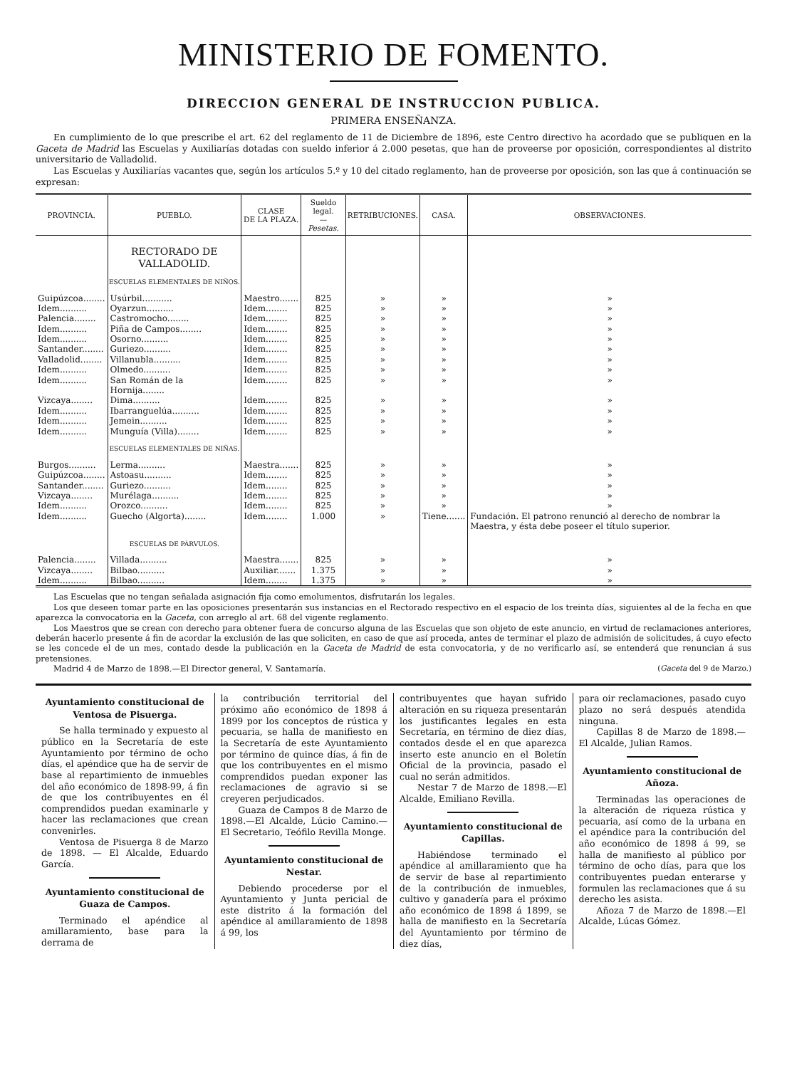MINISTERIO DE FOMENTO.
DIRECCION GENERAL DE INSTRUCCION PUBLICA.
PRIMERA ENSEÑANZA.
En cumplimiento de lo que prescribe el art. 62 del reglamento de 11 de Diciembre de 1896, este Centro directivo ha acordado que se publiquen en la Gaceta de Madrid las Escuelas y Auxiliarías dotadas con sueldo inferior á 2.000 pesetas, que han de proveerse por oposición, correspondientes al distrito universitario de Valladolid.
Las Escuelas y Auxiliarías vacantes que, según los artículos 5.º y 10 del citado reglamento, han de proveerse por oposición, son las que á continuación se expresan:
| PROVINCIA. | PUEBLO. | CLASE DE LA PLAZA. | Sueldo legal. — Pesetas. | RETRIBUCIONES. | CASA. | OBSERVACIONES. |
| --- | --- | --- | --- | --- | --- | --- |
| | RECTORADO DE VALLADOLID. | | | | | |
| | ESCUELAS ELEMENTALES DE NIÑOS. | | | | | |
| Guipúzcoa........ | Usúrbil........... | Maestro....... | 825 | » | » | » |
| Idem.......... | Oyarzun.......... | Idem........ | 825 | » | » | » |
| Palencia........ | Castromocho........ | Idem........ | 825 | » | » | » |
| Idem.......... | Piña de Campos........ | Idem........ | 825 | » | » | » |
| Idem.......... | Osorno.......... | Idem........ | 825 | » | » | » |
| Santander........ | Guriezo.......... | Idem........ | 825 | » | » | » |
| Valladolid........ | Villanubla.......... | Idem........ | 825 | » | » | » |
| Idem.......... | Olmedo.......... | Idem........ | 825 | » | » | » |
| Idem.......... | San Román de la Hornija........ | Idem........ | 825 | » | » | » |
| Vizcaya........ | Dima.......... | Idem........ | 825 | » | » | » |
| Idem.......... | Ibarranguelúa.......... | Idem........ | 825 | » | » | » |
| Idem.......... | Jemein.......... | Idem........ | 825 | » | » | » |
| Idem.......... | Munguía (Villa)........ | Idem........ | 825 | » | » | » |
| | ESCUELAS ELEMENTALES DE NIÑAS. | | | | | |
| Burgos.......... | Lerma.......... | Maestra....... | 825 | » | » | » |
| Guipúzcoa........ | Astoasu.......... | Idem........ | 825 | » | » | » |
| Santander........ | Guriezo.......... | Idem........ | 825 | » | » | » |
| Vizcaya........ | Murélaga.......... | Idem........ | 825 | » | » | » |
| Idem.......... | Orozco.......... | Idem........ | 825 | » | » | » |
| Idem.......... | Guecho (Algorta)........ | Idem........ | 1.000 | » | Tiene....... | Fundación. El patrono renunció al derecho de nombrar la Maestra, y ésta debe poseer el título superior. |
| | ESCUELAS DE PÁRVULOS. | | | | | |
| Palencia........ | Villada.......... | Maestra....... | 825 | » | » | » |
| Vizcaya........ | Bilbao.......... | Auxiliar....... | 1.375 | » | » | » |
| Idem.......... | Bilbao.......... | Idem........ | 1.375 | » | » | » |
Las Escuelas que no tengan señalada asignación fija como emolumentos, disfrutarán los legales.
Los que deseen tomar parte en las oposiciones presentarán sus instancias en el Rectorado respectivo en el espacio de los treinta días, siguientes al de la fecha en que aparezca la convocatoria en la Gaceta, con arreglo al art. 68 del vigente reglamento.
Los Maestros que se crean con derecho para obtener fuera de concurso alguna de las Escuelas que son objeto de este anuncio, en virtud de reclamaciones anteriores, deberán hacerlo presente á fin de acordar la exclusión de las que soliciten, en caso de que así proceda, antes de terminar el plazo de admisión de solicitudes, á cuyo efecto se les concede el de un mes, contado desde la publicación en la Gaceta de Madrid de esta convocatoria, y de no verificarlo así, se entenderá que renuncian á sus pretensiones.
Madrid 4 de Marzo de 1898.—El Director general, V. Santamaría. (Gaceta del 9 de Marzo.)
Ayuntamiento constitucional de Ventosa de Pisuerga.
Se halla terminado y expuesto al público en la Secretaría de este Ayuntamiento por término de ocho días, el apéndice que ha de servir de base al repartimiento de inmuebles del año económico de 1898-99, á fin de que los contribuyentes en él comprendidos puedan examinarle y hacer las reclamaciones que crean convenirles.
Ventosa de Pisuerga 8 de Marzo de 1898. — El Alcalde, Eduardo García.
Ayuntamiento constitucional de Guaza de Campos.
Terminado el apéndice al amillaramiento, base para la derrama de
la contribución territorial del próximo año económico de 1898 á 1899 por los conceptos de rústica y pecuaria, se halla de manifiesto en la Secretaría de este Ayuntamiento por término de quince días, á fin de que los contribuyentes en el mismo comprendidos puedan exponer las reclamaciones de agravio si se creyeren perjudicados.
Guaza de Campos 8 de Marzo de 1898.—El Alcalde, Lúcio Camino.—El Secretario, Teófilo Revilla Monge.
Ayuntamiento constitucional de Nestar.
Debiendo procederse por el Ayuntamiento y Junta pericial de este distrito á la formación del apéndice al amillaramiento de 1898 á 99, los
contribuyentes que hayan sufrido alteración en su riqueza presentarán los justificantes legales en esta Secretaría, en término de diez días, contados desde el en que aparezca inserto este anuncio en el Boletín Oficial de la provincia, pasado el cual no serán admitidos.
Nestar 7 de Marzo de 1898.—El Alcalde, Emiliano Revilla.
Ayuntamiento constitucional de Capillas.
Habiéndose terminado el apéndice al amillaramiento que ha de servir de base al repartimiento de la contribución de inmuebles, cultivo y ganadería para el próximo año económico de 1898 á 1899, se halla de manifiesto en la Secretaría del Ayuntamiento por término de diez días,
para oir reclamaciones, pasado cuyo plazo no será después atendida ninguna.
Capillas 8 de Marzo de 1898.—El Alcalde, Julian Ramos.
Ayuntamiento constitucional de Añoza.
Terminadas las operaciones de la alteración de riqueza rústica y pecuaria, así como de la urbana en el apéndice para la contribución del año económico de 1898 á 99, se halla de manifiesto al público por término de ocho días, para que los contribuyentes puedan enterarse y formulen las reclamaciones que á su derecho les asista.
Añoza 7 de Marzo de 1898.—El Alcalde, Lúcas Gómez.